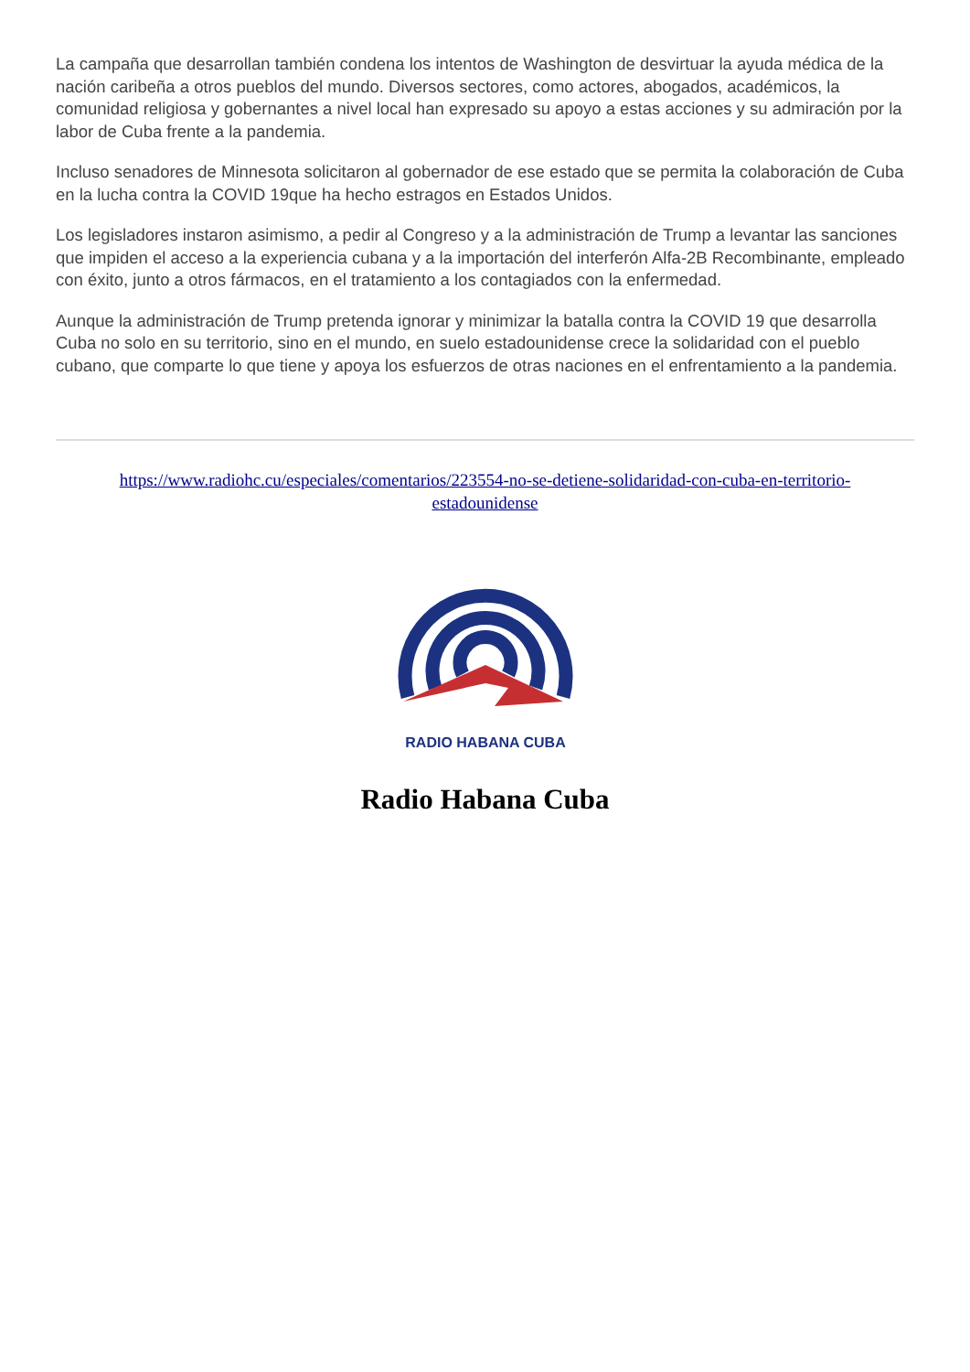La campaña que desarrollan también condena los intentos de Washington de desvirtuar la ayuda médica de la nación caribeña a otros pueblos del mundo. Diversos sectores, como actores, abogados, académicos, la comunidad religiosa y gobernantes a nivel local han expresado su apoyo a estas acciones y su admiración por la labor de Cuba frente a la pandemia.
Incluso senadores de Minnesota solicitaron al gobernador de ese estado que se permita la colaboración de Cuba en la lucha contra la COVID 19que ha hecho estragos en Estados Unidos.
Los legisladores instaron asimismo, a pedir al Congreso y a la administración de Trump a levantar las sanciones que impiden el acceso a la experiencia cubana y a la importación del interferón Alfa-2B Recombinante, empleado con éxito, junto a otros fármacos, en el tratamiento a los contagiados con la enfermedad.
Aunque la administración de Trump pretenda ignorar y minimizar la batalla contra la COVID 19 que desarrolla Cuba no solo en su territorio, sino en el mundo, en suelo estadounidense crece la solidaridad con el pueblo cubano, que comparte lo que tiene y apoya los esfuerzos de otras naciones en el enfrentamiento a la pandemia.
https://www.radiohc.cu/especiales/comentarios/223554-no-se-detiene-solidaridad-con-cuba-en-territorio-estadounidense
RADIO HABANA CUBA
Radio Habana Cuba